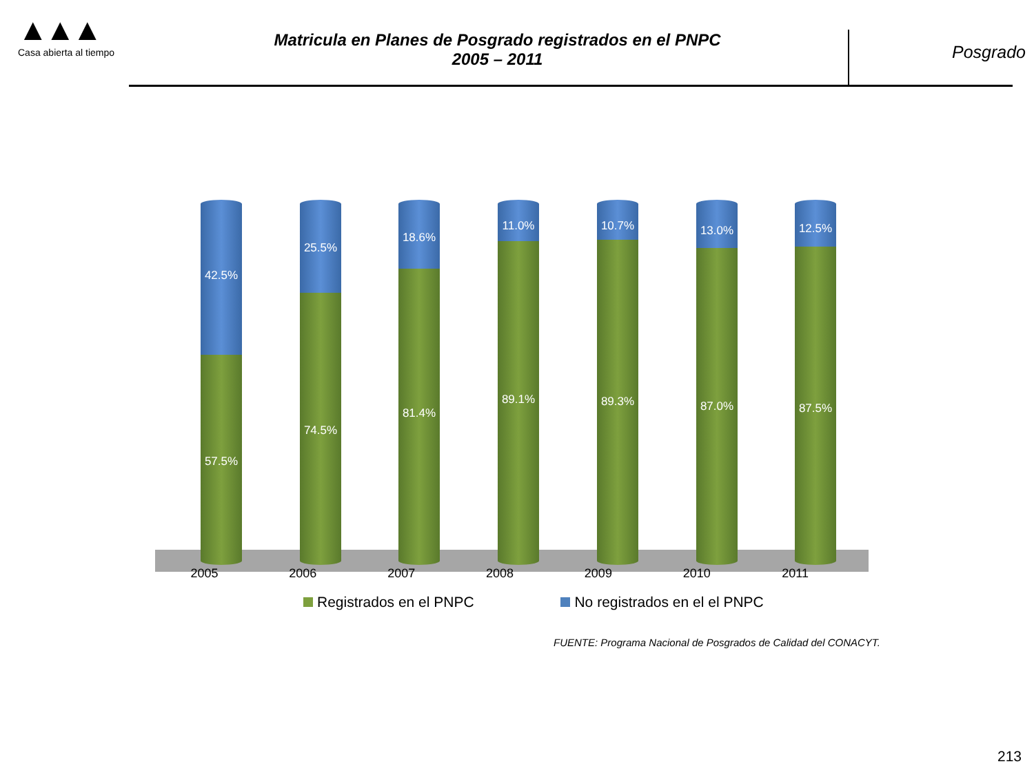▲▲▲
Casa abierta al tiempo
Matricula en Planes de Posgrado registrados en el PNPC
2005 – 2011
Posgrado
42.5%
57.5%
25.5%
74.5%
18.6%
81.4%
11.0%
89.1%
10.7%
89.3%
13.0%
87.0%
12.5%
87.5%
2005 2006 2007 2008 2009 2010 2011
Registrados en el PNPC No registrados en el el PNPC
FUENTE: Programa Nacional de Posgrados de Calidad del CONACYT.
213